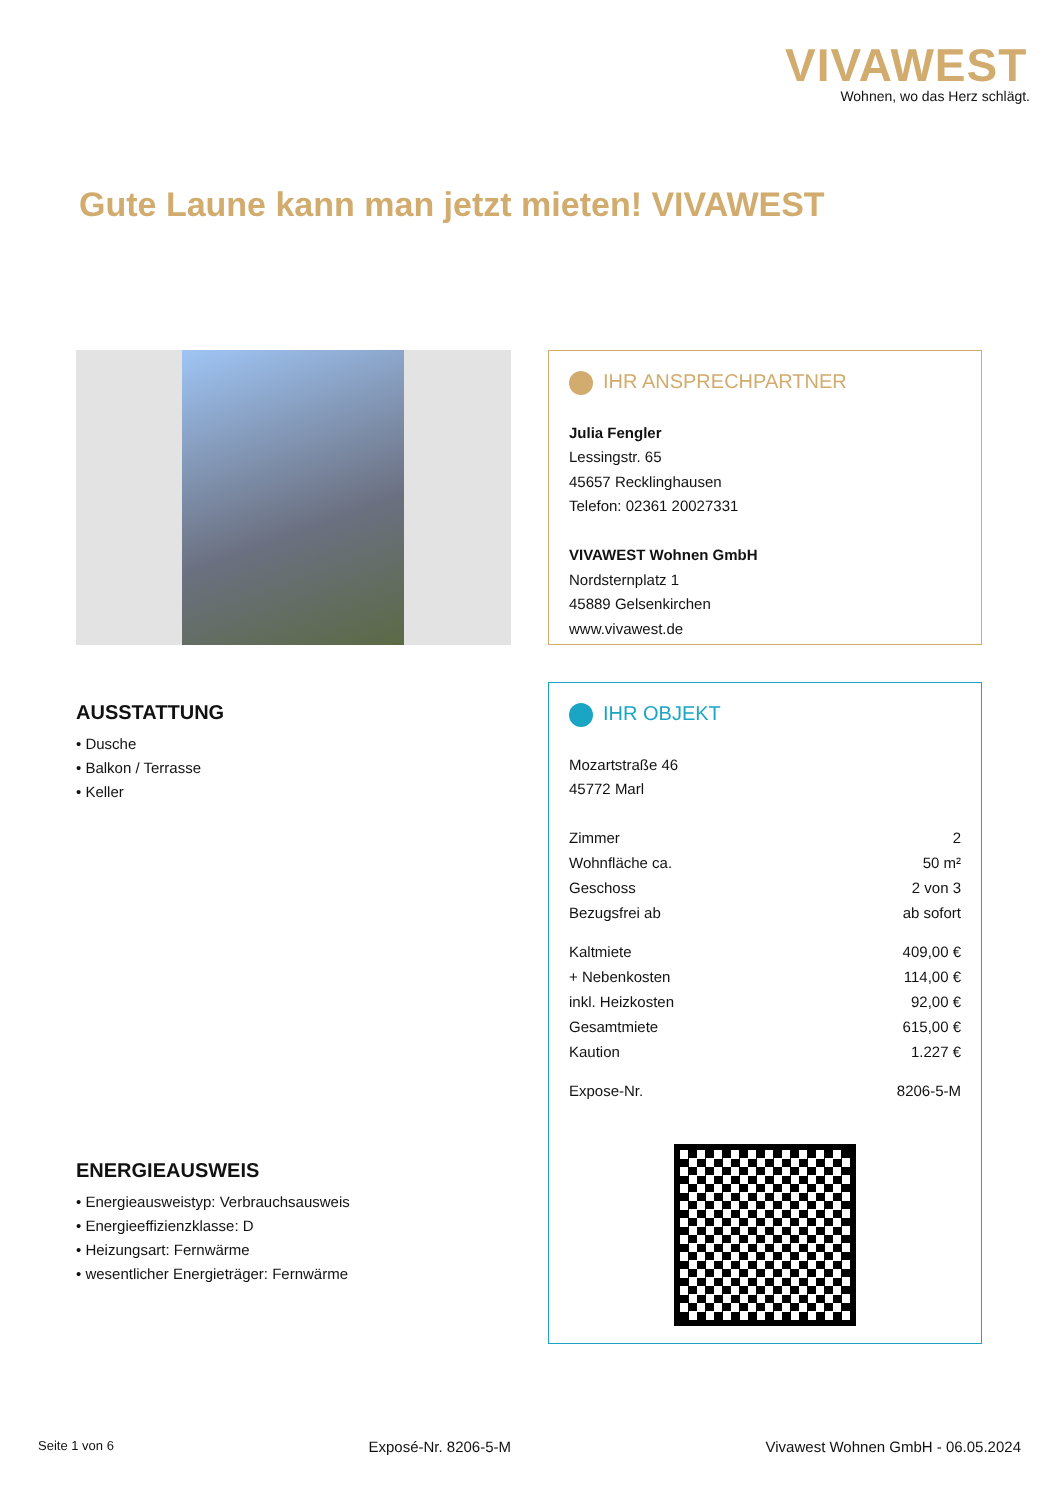VIVAWEST
Wohnen, wo das Herz schlägt.
Gute Laune kann man jetzt mieten! VIVAWEST
IHR ANSPRECHPARTNER
Julia Fengler
Lessingstr. 65
45657 Recklinghausen
Telefon: 02361 20027331
VIVAWEST Wohnen GmbH
Nordsternplatz 1
45889 Gelsenkirchen
www.vivawest.de
IHR OBJEKT
Mozartstraße 46
45772 Marl
| Zimmer | 2 |
| Wohnfläche ca. | 50 m² |
| Geschoss | 2 von 3 |
| Bezugsfrei ab | ab sofort |
| Kaltmiete | 409,00 € |
| + Nebenkosten | 114,00 € |
| inkl. Heizkosten | 92,00 € |
| Gesamtmiete | 615,00 € |
| Kaution | 1.227 € |
| Expose-Nr. | 8206-5-M |
AUSSTATTUNG
• Dusche
• Balkon / Terrasse
• Keller
ENERGIEAUSWEIS
• Energieausweistyp: Verbrauchsausweis
• Energieeffizienzklasse: D
• Heizungsart: Fernwärme
• wesentlicher Energieträger: Fernwärme
Seite 1 von 6 Exposé-Nr. 8206-5-M Vivawest Wohnen GmbH - 06.05.2024